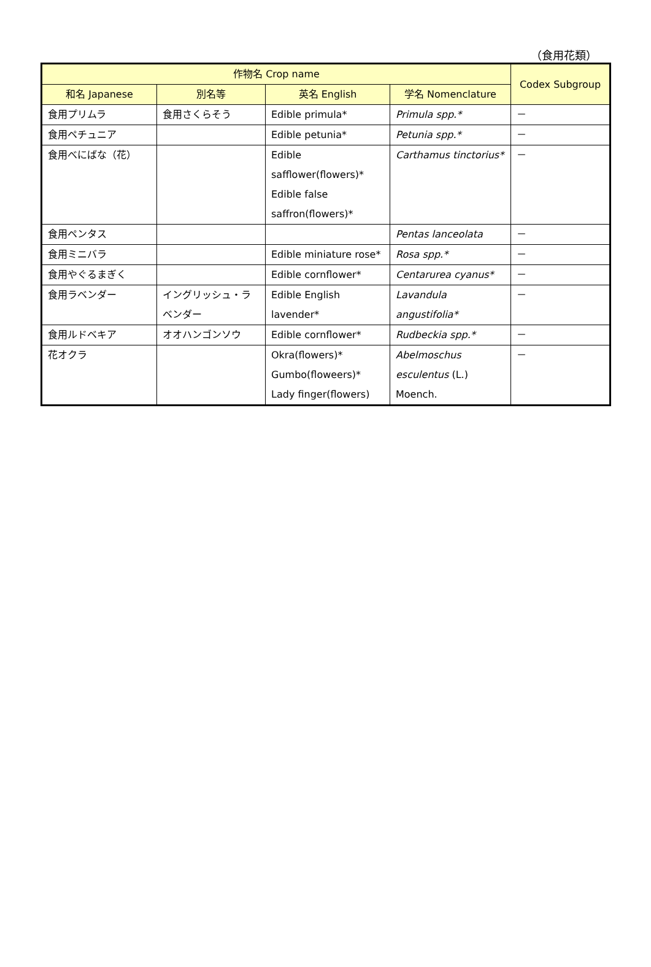（食用花類）
| 作物名 Crop name | | | | Codex Subgroup |
| --- | --- | --- | --- | --- |
| 和名 Japanese | 別名等 | 英名 English | 学名 Nomenclature | |
| 食用プリムラ | 食用さくらそう | Edible primula* | Primula spp.* | － |
| 食用ペチュニア | | Edible petunia* | Petunia spp.* | － |
| 食用べにばな（花） | | Edible safflower(flowers)* Edible false saffron(flowers)* | Carthamus tinctorius* | － |
| 食用ペンタス | | | Pentas lanceolata | － |
| 食用ミニバラ | | Edible miniature rose* | Rosa spp.* | － |
| 食用やぐるまぎく | | Edible cornflower* | Centarurea cyanus* | － |
| 食用ラベンダー | イングリッシュ・ラベンダー | Edible English lavender* | Lavandula angustifolia* | － |
| 食用ルドベキア | オオハンゴンソウ | Edible cornflower* | Rudbeckia spp.* | － |
| 花オクラ | | Okra(flowers)* Gumbo(floweers)* Lady finger(flowers) | Abelmoschus esculentus (L.) Moench. | － |